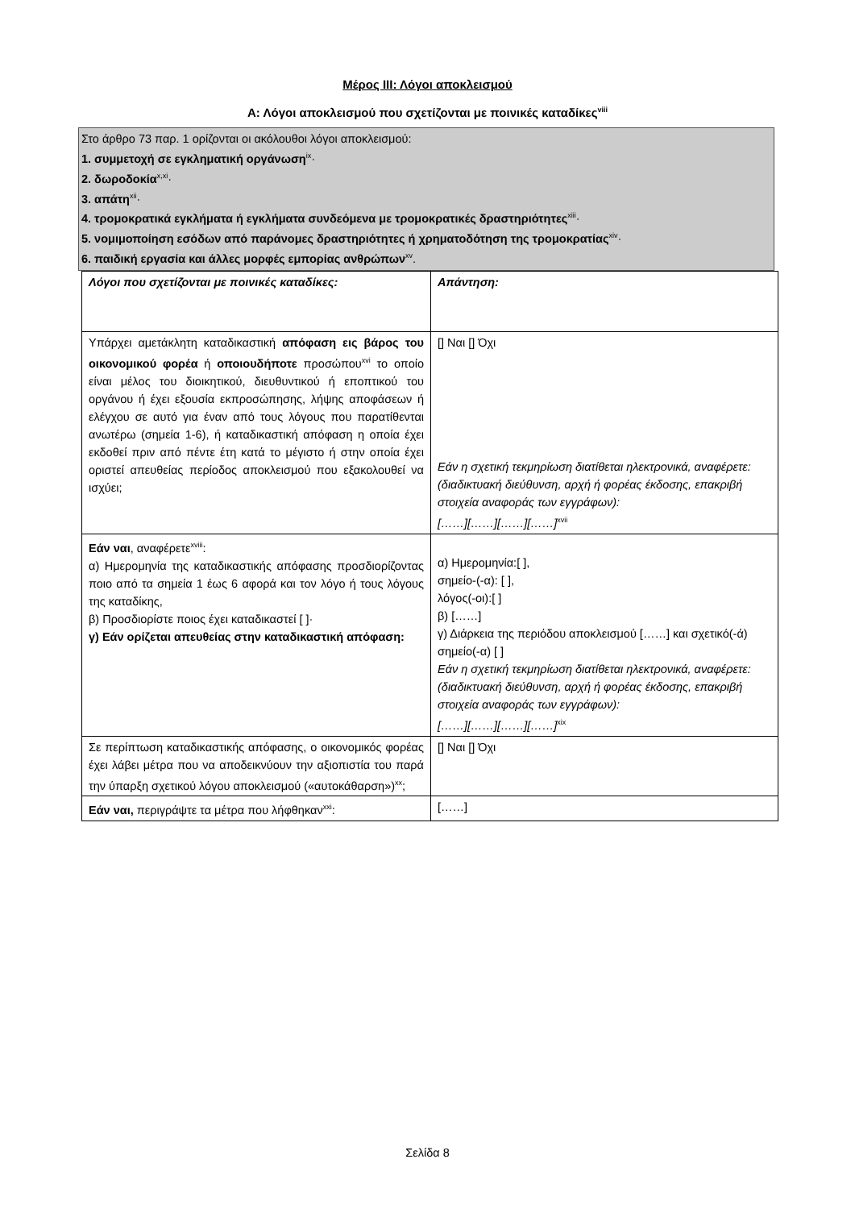Μέρος ΙΙΙ: Λόγοι αποκλεισμού
Α: Λόγοι αποκλεισμού που σχετίζονται με ποινικές καταδίκες<sup>viii</sup>
Στο άρθρο 73 παρ. 1 ορίζονται οι ακόλουθοι λόγοι αποκλεισμού:
1. συμμετοχή σε εγκληματική οργάνωση<sup>ix</sup>·
2. δωροδοκία<sup>x,xi</sup>·
3. απάτη<sup>xii</sup>·
4. τρομοκρατικά εγκλήματα ή εγκλήματα συνδεόμενα με τρομοκρατικές δραστηριότητες<sup>xiii</sup>·
5. νομιμοποίηση εσόδων από παράνομες δραστηριότητες ή χρηματοδότηση της τρομοκρατίας<sup>xiv</sup>·
6. παιδική εργασία και άλλες μορφές εμπορίας ανθρώπων<sup>xv</sup>.
| Λόγοι που σχετίζονται με ποινικές καταδίκες: | Απάντηση: |
| Υπάρχει αμετάκλητη καταδικαστική απόφαση εις βάρος του οικονομικού φορέα ή οποιουδήποτε προσώπου<sup>xvi</sup> το οποίο είναι μέλος του διοικητικού, διευθυντικού ή εποπτικού του οργάνου ή έχει εξουσία εκπροσώπησης, λήψης αποφάσεων ή ελέγχου σε αυτό για έναν από τους λόγους που παρατίθενται ανωτέρω (σημεία 1-6), ή καταδικαστική απόφαση η οποία έχει εκδοθεί πριν από πέντε έτη κατά το μέγιστο ή στην οποία έχει οριστεί απευθείας περίοδος αποκλεισμού που εξακολουθεί να ισχύει; | [] Ναι [] Όχι Εάν η σχετική τεκμηρίωση διατίθεται ηλεκτρονικά, αναφέρετε: (διαδικτυακή διεύθυνση, αρχή ή φορέας έκδοσης, επακριβή στοιχεία αναφοράς των εγγράφων): [……][……][……][……]<sup>xvii</sup> |
| Εάν ναι , αναφέρετε<sup>xviii</sup>: α) Ημερομηνία της καταδικαστικής απόφασης προσδιορίζοντας ποιο από τα σημεία 1 έως 6 αφορά και τον λόγο ή τους λόγους της καταδίκης, β) Προσδιορίστε ποιος έχει καταδικαστεί [ ]· γ) Εάν ορίζεται απευθείας στην καταδικαστική απόφαση: | α) Ημερομηνία:[ ], σημείο-(-α): [ ], λόγος(-οι):[ ] β) [……] γ) Διάρκεια της περιόδου αποκλεισμού [……] και σχετικό(-ά) σημείο(-α) [ ] Εάν η σχετική τεκμηρίωση διατίθεται ηλεκτρονικά, αναφέρετε: (διαδικτυακή διεύθυνση, αρχή ή φορέας έκδοσης, επακριβή στοιχεία αναφοράς των εγγράφων): [……][……][……][……]<sup>xix</sup> |
| Σε περίπτωση καταδικαστικής απόφασης, ο οικονομικός φορέας έχει λάβει μέτρα που να αποδεικνύουν την αξιοπιστία του παρά την ύπαρξη σχετικού λόγου αποκλεισμού («αυτοκάθαρση»)<sup>xx</sup>; | [] Ναι [] Όχι |
| Εάν ναι, περιγράψτε τα μέτρα που λήφθηκαν<sup>xxi</sup>: | [……] |
Σελίδα 8